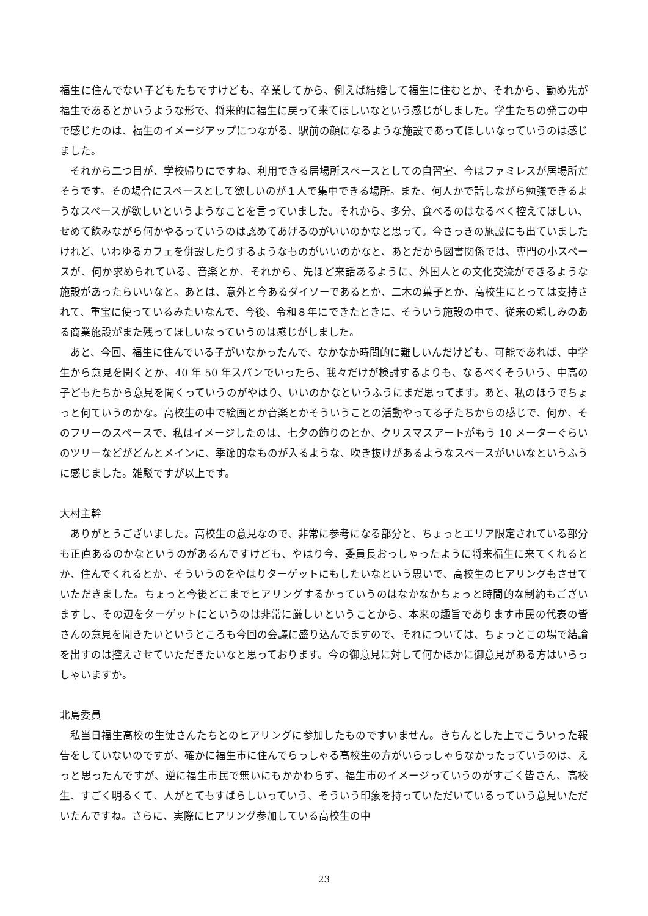福生に住んでない子どもたちですけども、卒業してから、例えば結婚して福生に住むとか、それから、勤め先が福生であるとかいうような形で、将来的に福生に戻って来てほしいなという感じがしました。学生たちの発言の中で感じたのは、福生のイメージアップにつながる、駅前の顔になるような施設であってほしいなっていうのは感じました。
それから二つ目が、学校帰りにですね、利用できる居場所スペースとしての自習室、今はファミレスが居場所だそうです。その場合にスペースとして欲しいのが１人で集中できる場所。また、何人かで話しながら勉強できるようなスペースが欲しいというようなことを言っていました。それから、多分、食べるのはなるべく控えてほしい、せめて飲みながら何かやるっていうのは認めてあげるのがいいのかなと思って。今さっきの施設にも出ていましたけれど、いわゆるカフェを併設したりするようなものがいいのかなと、あとだから図書関係では、専門の小スペースが、何か求められている、音楽とか、それから、先ほど来話あるように、外国人との文化交流ができるような施設があったらいいなと。あとは、意外と今あるダイソーであるとか、二木の菓子とか、高校生にとっては支持されて、重宝に使っているみたいなんで、今後、令和８年にできたときに、そういう施設の中で、従来の親しみのある商業施設がまた残ってほしいなっていうのは感じがしました。
あと、今回、福生に住んでいる子がいなかったんで、なかなか時間的に難しいんだけども、可能であれば、中学生から意見を聞くとか、40 年 50 年スパンでいったら、我々だけが検討するよりも、なるべくそういう、中高の子どもたちから意見を聞くっていうのがやはり、いいのかなというふうにまだ思ってます。あと、私のほうでちょっと何ていうのかな。高校生の中で絵画とか音楽とかそういうことの活動やってる子たちからの感じで、何か、そのフリーのスペースで、私はイメージしたのは、七夕の飾りのとか、クリスマスアートがもう 10 メーターぐらいのツリーなどがどんとメインに、季節的なものが入るような、吹き抜けがあるようなスペースがいいなというふうに感じました。雑駁ですが以上です。
大村主幹
ありがとうございました。高校生の意見なので、非常に参考になる部分と、ちょっとエリア限定されている部分も正直あるのかなというのがあるんですけども、やはり今、委員長おっしゃったように将来福生に来てくれるとか、住んでくれるとか、そういうのをやはりターゲットにもしたいなという思いで、高校生のヒアリングもさせていただきました。ちょっと今後どこまでヒアリングするかっていうのはなかなかちょっと時間的な制約もございますし、その辺をターゲットにというのは非常に厳しいということから、本来の趣旨であります市民の代表の皆さんの意見を聞きたいというところも今回の会議に盛り込んでますので、それについては、ちょっとこの場で結論を出すのは控えさせていただきたいなと思っております。今の御意見に対して何かほかに御意見がある方はいらっしゃいますか。
北島委員
私当日福生高校の生徒さんたちとのヒアリングに参加したものですいません。きちんとした上でこういった報告をしていないのですが、確かに福生市に住んでらっしゃる高校生の方がいらっしゃらなかったっていうのは、えっと思ったんですが、逆に福生市民で無いにもかかわらず、福生市のイメージっていうのがすごく皆さん、高校生、すごく明るくて、人がとてもすばらしいっていう、そういう印象を持っていただいているっていう意見いただいたんですね。さらに、実際にヒアリング参加している高校生の中
23